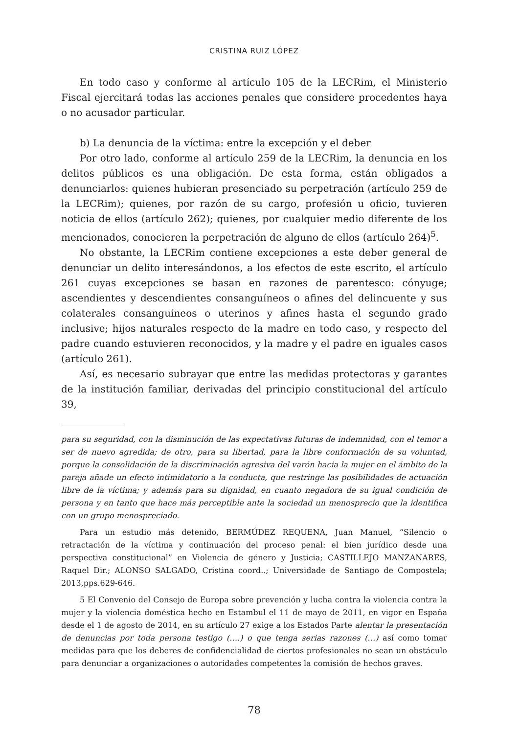CRISTINA RUIZ LÓPEZ
En todo caso y conforme al artículo 105 de la LECRim, el Ministerio Fiscal ejercitará todas las acciones penales que considere procedentes haya o no acusador particular.
b) La denuncia de la víctima: entre la excepción y el deber
Por otro lado, conforme al artículo 259 de la LECRim, la denuncia en los delitos públicos es una obligación. De esta forma, están obligados a denunciarlos: quienes hubieran presenciado su perpetración (artículo 259 de la LECRim); quienes, por razón de su cargo, profesión u oficio, tuvieren noticia de ellos (artículo 262); quienes, por cualquier medio diferente de los mencionados, conocieren la perpetración de alguno de ellos (artículo 264)<sup>5</sup>.
No obstante, la LECRim contiene excepciones a este deber general de denunciar un delito interesándonos, a los efectos de este escrito, el artículo 261 cuyas excepciones se basan en razones de parentesco: cónyuge; ascendientes y descendientes consanguíneos o afines del delincuente y sus colaterales consanguíneos o uterinos y afines hasta el segundo grado inclusive; hijos naturales respecto de la madre en todo caso, y respecto del padre cuando estuvieren reconocidos, y la madre y el padre en iguales casos (artículo 261).
Así, es necesario subrayar que entre las medidas protectoras y garantes de la institución familiar, derivadas del principio constitucional del artículo 39,
para su seguridad, con la disminución de las expectativas futuras de indemnidad, con el temor a ser de nuevo agredida; de otro, para su libertad, para la libre conformación de su voluntad, porque la consolidación de la discriminación agresiva del varón hacia la mujer en el ámbito de la pareja añade un efecto intimidatorio a la conducta, que restringe las posibilidades de actuación libre de la víctima; y además para su dignidad, en cuanto negadora de su igual condición de persona y en tanto que hace más perceptible ante la sociedad un menosprecio que la identifica con un grupo menospreciado.
Para un estudio más detenido, BERMÚDEZ REQUENA, Juan Manuel, “Silencio o retractación de la víctima y continuación del proceso penal: el bien jurídico desde una perspectiva constitucional” en Violencia de género y Justicia; CASTILLEJO MANZANARES, Raquel Dir.; ALONSO SALGADO, Cristina coord..; Universidade de Santiago de Compostela; 2013,pps.629-646.
5 El Convenio del Consejo de Europa sobre prevención y lucha contra la violencia contra la mujer y la violencia doméstica hecho en Estambul el 11 de mayo de 2011, en vigor en España desde el 1 de agosto de 2014, en su artículo 27 exige a los Estados Parte alentar la presentación de denuncias por toda persona testigo (….) o que tenga serias razones (…) así como tomar medidas para que los deberes de confidencialidad de ciertos profesionales no sean un obstáculo para denunciar a organizaciones o autoridades competentes la comisión de hechos graves.
78